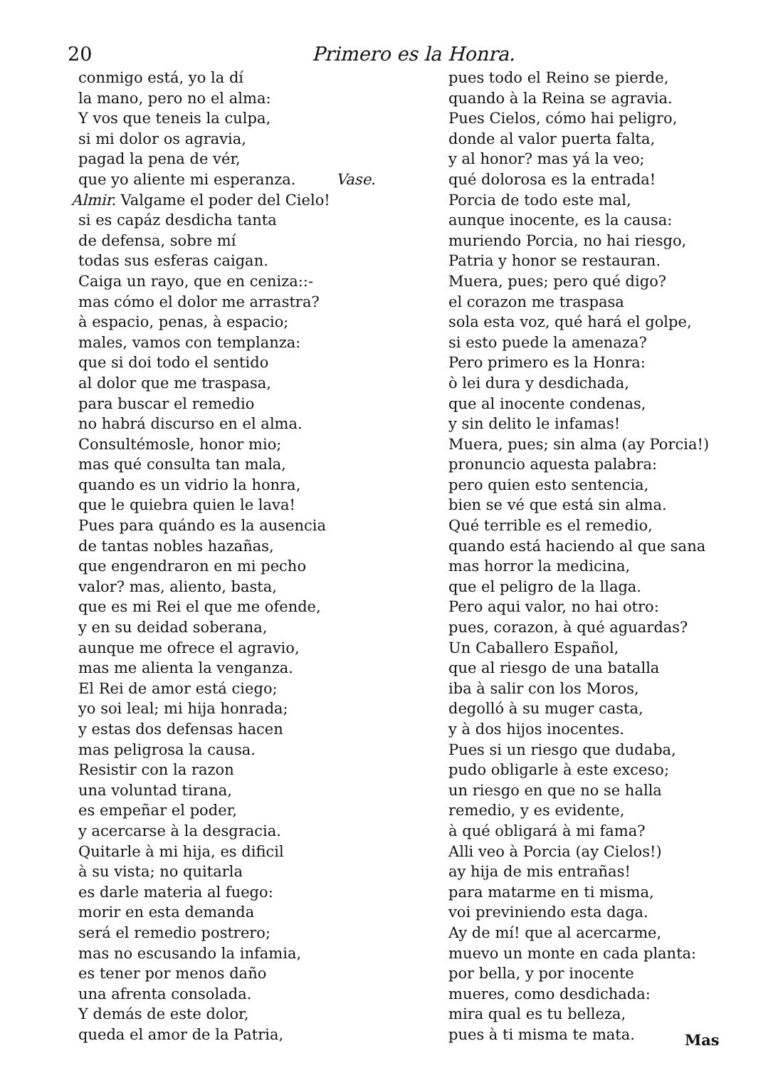20 Primero es la Honra.
conmigo está, yo la dí
la mano, pero no el alma:
Y vos que teneis la culpa,
si mi dolor os agravia,
pagad la pena de vér,
que yo aliente mi esperanza. Vase.
Almir. Valgame el poder del Cielo!
si es capáz desdicha tanta
de defensa, sobre mí
todas sus esferas caigan.
Caiga un rayo, que en ceniza::-
mas cómo el dolor me arrastra?
à espacio, penas, à espacio;
males, vamos con templanza:
que si doi todo el sentido
al dolor que me traspasa,
para buscar el remedio
no habrá discurso en el alma.
Consultémosle, honor mio;
mas qué consulta tan mala,
quando es un vidrio la honra,
que le quiebra quien le lava!
Pues para quándo es la ausencia
de tantas nobles hazañas,
que engendraron en mi pecho
valor? mas, aliento, basta,
que es mi Rei el que me ofende,
y en su deidad soberana,
aunque me ofrece el agravio,
mas me alienta la venganza.
El Rei de amor está ciego;
yo soi leal; mi hija honrada;
y estas dos defensas hacen
mas peligrosa la causa.
Resistir con la razon
una voluntad tirana,
es empeñar el poder,
y acercarse à la desgracia.
Quitarle à mi hija, es dificil
à su vista; no quitarla
es darle materia al fuego:
morir en esta demanda
será el remedio postrero;
mas no escusando la infamia,
es tener por menos daño
una afrenta consolada.
Y demás de este dolor,
queda el amor de la Patria,
pues todo el Reino se pierde,
quando à la Reina se agravia.
Pues Cielos, cómo hai peligro,
donde al valor puerta falta,
y al honor? mas yá la veo;
qué dolorosa es la entrada!
Porcia de todo este mal,
aunque inocente, es la causa:
muriendo Porcia, no hai riesgo,
Patria y honor se restauran.
Muera, pues; pero qué digo?
el corazon me traspasa
sola esta voz, qué hará el golpe,
si esto puede la amenaza?
Pero primero es la Honra:
ò lei dura y desdichada,
que al inocente condenas,
y sin delito le infamas!
Muera, pues; sin alma (ay Porcia!)
pronuncio aquesta palabra:
pero quien esto sentencia,
bien se vé que está sin alma.
Qué terrible es el remedio,
quando está haciendo al que sana
mas horror la medicina,
que el peligro de la llaga.
Pero aqui valor, no hai otro:
pues, corazon, à qué aguardas?
Un Caballero Español,
que al riesgo de una batalla
iba à salir con los Moros,
degolló à su muger casta,
y à dos hijos inocentes.
Pues si un riesgo que dudaba,
pudo obligarle à este exceso;
un riesgo en que no se halla
remedio, y es evidente,
à qué obligará à mi fama?
Alli veo à Porcia (ay Cielos!)
ay hija de mis entrañas!
para matarme en ti misma,
voi previniendo esta daga.
Ay de mí! que al acercarme,
muevo un monte en cada planta:
por bella, y por inocente
mueres, como desdichada:
mira qual es tu belleza,
pues à ti misma te mata.
Mas